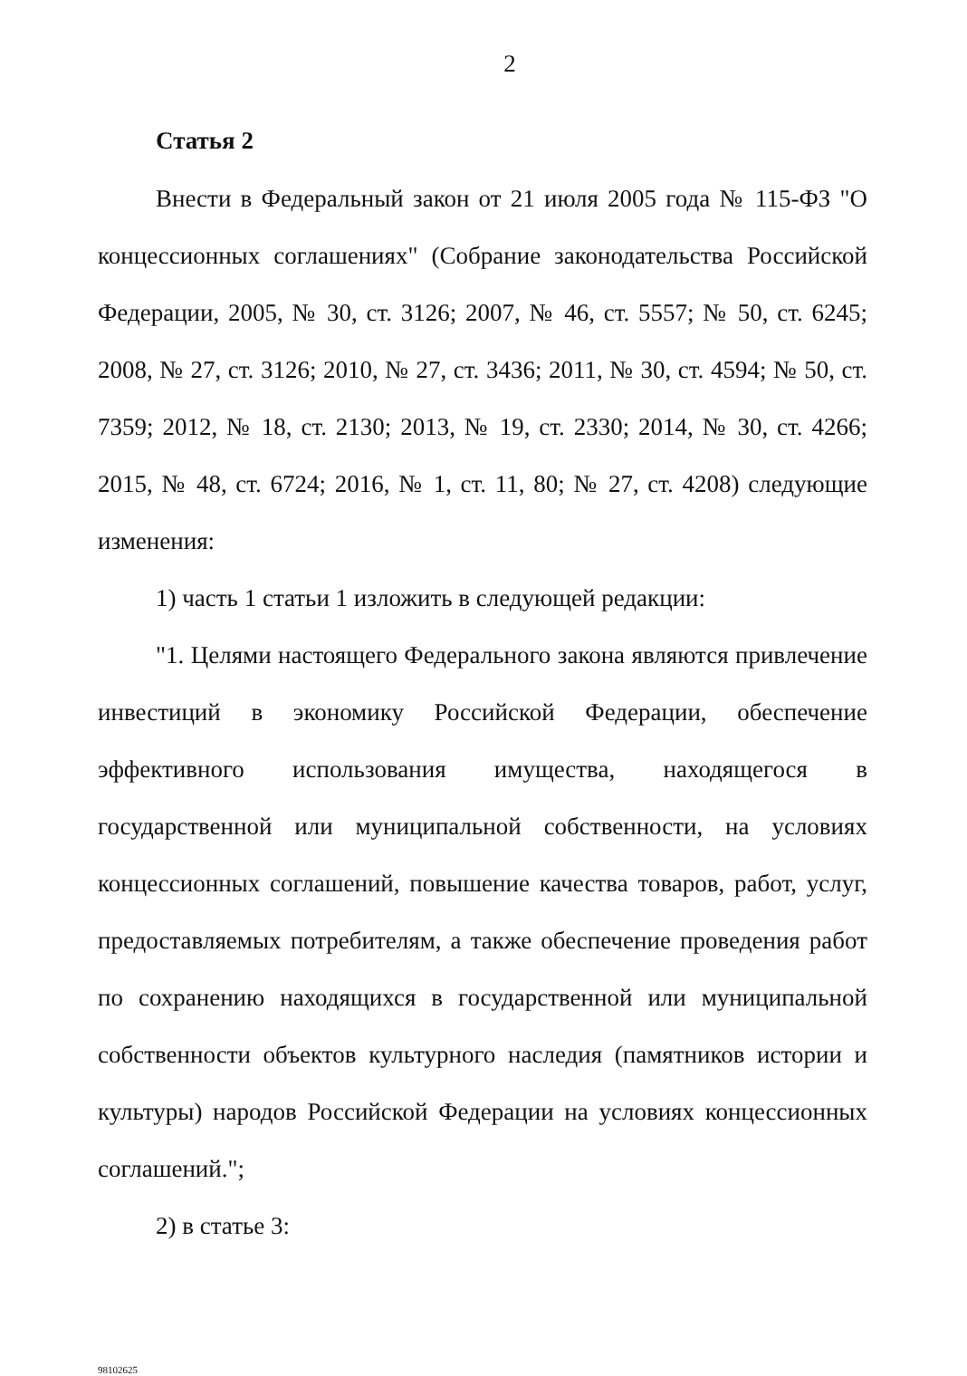2
Статья 2
Внести в Федеральный закон от 21 июля 2005 года № 115-ФЗ "О концессионных соглашениях" (Собрание законодательства Российской Федерации, 2005, № 30, ст. 3126; 2007, № 46, ст. 5557; № 50, ст. 6245; 2008, № 27, ст. 3126; 2010, № 27, ст. 3436; 2011, № 30, ст. 4594; № 50, ст. 7359; 2012, № 18, ст. 2130; 2013, № 19, ст. 2330; 2014, № 30, ст. 4266; 2015, № 48, ст. 6724; 2016, № 1, ст. 11, 80; № 27, ст. 4208) следующие изменения:
1) часть 1 статьи 1 изложить в следующей редакции:
"1. Целями настоящего Федерального закона являются привлечение инвестиций в экономику Российской Федерации, обеспечение эффективного использования имущества, находящегося в государственной или муниципальной собственности, на условиях концессионных соглашений, повышение качества товаров, работ, услуг, предоставляемых потребителям, а также обеспечение проведения работ по сохранению находящихся в государственной или муниципальной собственности объектов культурного наследия (памятников истории и культуры) народов Российской Федерации на условиях концессионных соглашений.";
2) в статье 3:
98102625